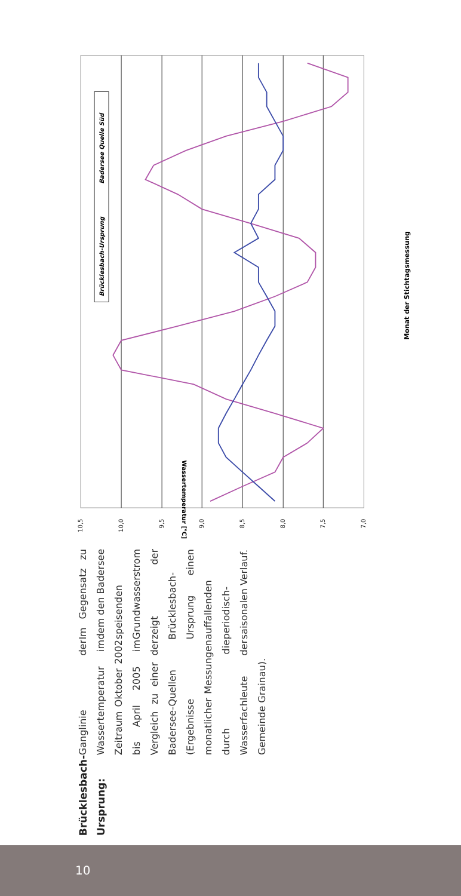10,5
10,0
9,5
9,0
8,5
8,0
7,5
7,0
Monat der Stichtagsmessung
Wassertemperatur [°C]
Brücklesbach-Ursprung
Badersee Quelle Süd
Brücklesbach-Ursprung:
Ganglinie der Wassertemperatur im Zeitraum Oktober 2002 bis April 2005 im Vergleich zu einer der Badersee-Quellen (Ergebnisse monatlicher Messungen durch die Wasserfachleute der Gemeinde Grainau).
Im Gegensatz zu dem den Badersee speisenden Grundwasserstrom zeigt der Brücklesbach-Ursprung einen auffallenden periodisch-saisonalen Verlauf.
10